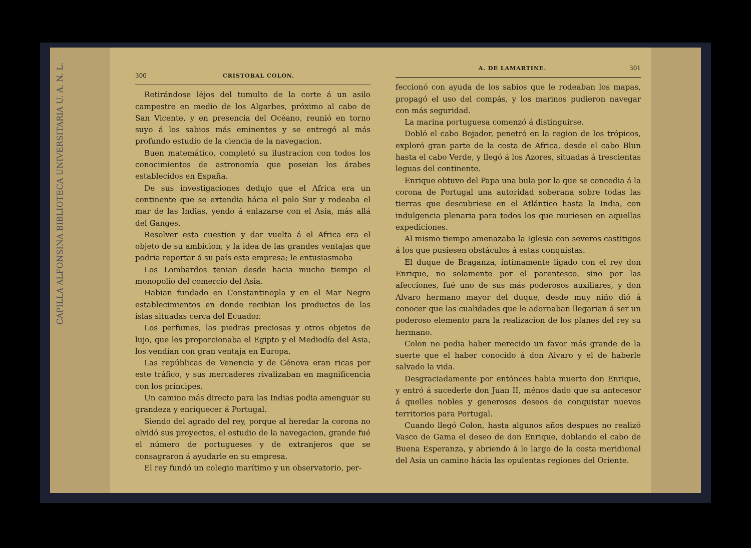CAPILLA ALFONSINA BIBLIOTECA UNIVERSITARIA U. A. N. L.
300 CRISTOBAL COLON.
Retirándose léjos del tumulto de la corte á un asilo campestre en medio de los Algarbes, próximo al cabo de San Vicente, y en presencia del Océano, reunió en torno suyo á los sabios más eminentes y se entregó al más profundo estudio de la ciencia de la navegacion.
Buen matemático, completó su ilustracion con todos los conocimientos de astronomía que poseian los árabes establecidos en España.
De sus investigaciones dedujo que el Africa era un continente que se extendia hácia el polo Sur y rodeaba el mar de las Indias, yendo á enlazarse con el Asia, más allá del Ganges.
Resolver esta cuestion y dar vuelta á el Africa era el objeto de su ambicion; y la idea de las grandes ventajas que podria reportar á su país esta empresa; le entusiasmaba
Los Lombardos tenian desde hacia mucho tiempo el monopolio del comercio del Asia.
Habian fundado en Constantinopla y en el Mar Negro establecimientos en donde recibian los productos de las islas situadas cerca del Ecuador.
Los perfumes, las piedras preciosas y otros objetos de lujo, que les proporcionaba el Egipto y el Mediodía del Asia, los vendian con gran ventaja en Europa.
Las repúblicas de Venencia y de Génova eran ricas por este tráfico, y sus mercaderes rivalizaban en magnificencia con los príncipes.
Un camino más directo para las Indias podia amenguar su grandeza y enriquecer á Portugal.
Siendo del agrado del rey, porque al heredar la corona no olvidó sus proyectos, el estudio de la navegacion, grande fué el número de portugueses y de extranjeros que se consagraron á ayudarle en su empresa.
El rey fundó un colegio marítimo y un observatorio, per-
A. DE LAMARTINE. 301
feccionó con ayuda de los sabios que le rodeaban los mapas, propagó el uso del compás, y los marinos pudieron navegar con más seguridad.
La marina portuguesa comenzó á distinguirse.
Dobló el cabo Bojador, penetró en la region de los trópicos, exploró gran parte de la costa de Africa, desde el cabo Blun hasta el cabo Verde, y llegó á los Azores, situadas á trescientas leguas del continente.
Enrique obtuvo del Papa una bula por la que se concedia á la corona de Portugal una autoridad soberana sobre todas las tierras que descubriese en el Atlántico hasta la India, con indulgencia plenaria para todos los que muriesen en aquellas expediciones.
Al mismo tiempo amenazaba la Iglesia con severos castitigos á los que pusiesen obstáculos á estas conquistas.
El duque de Braganza, íntimamente ligado con el rey don Enrique, no solamente por el parentesco, sino por las afecciones, fué uno de sus más poderosos auxiliares, y don Alvaro hermano mayor del duque, desde muy niño dió á conocer que las cualidades que le adornaban llegarian á ser un poderoso elemento para la realizacion de los planes del rey su hermano.
Colon no podia haber merecido un favor más grande de la suerte que el haber conocido á don Alvaro y el de haberle salvado la vida.
Desgraciadamente por entónces habia muerto don Enrique, y entró á sucederle don Juan II, ménos dado que su antecesor á quelles nobles y generosos deseos de conquistar nuevos territorios para Portugal.
Cuando llegó Colon, hasta algunos años despues no realizó Vasco de Gama el deseo de don Enrique, doblando el cabo de Buena Esperanza, y abriendo á lo largo de la costa meridional del Asia un camino hácia las opulentas regiones del Oriente.